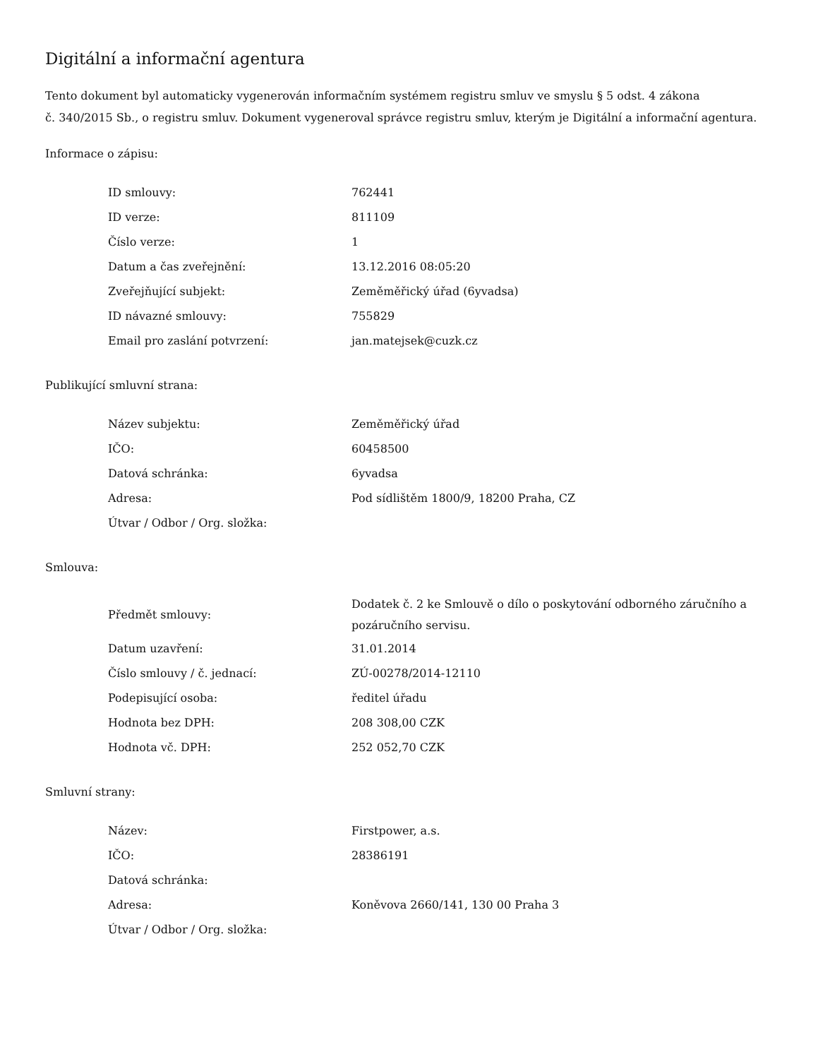Digitální a informační agentura
Tento dokument byl automaticky vygenerován informačním systémem registru smluv ve smyslu § 5 odst. 4 zákona
č. 340/2015 Sb., o registru smluv. Dokument vygeneroval správce registru smluv, kterým je Digitální a informační agentura.
Informace o zápisu:
| ID smlouvy: | 762441 |
| ID verze: | 811109 |
| Číslo verze: | 1 |
| Datum a čas zveřejnění: | 13.12.2016 08:05:20 |
| Zveřejňující subjekt: | Zeměměřický úřad (6yvadsa) |
| ID návazné smlouvy: | 755829 |
| Email pro zaslání potvrzení: | jan.matejsek@cuzk.cz |
Publikující smluvní strana:
| Název subjektu: | Zeměměřický úřad |
| IČO: | 60458500 |
| Datová schránka: | 6yvadsa |
| Adresa: | Pod sídlištěm 1800/9, 18200 Praha, CZ |
| Útvar / Odbor / Org. složka: | |
Smlouva:
| Předmět smlouvy: | Dodatek č. 2 ke Smlouvě o dílo o poskytování odborného záručního a pozáručního servisu. |
| Datum uzavření: | 31.01.2014 |
| Číslo smlouvy / č. jednací: | ZÚ-00278/2014-12110 |
| Podepisující osoba: | ředitel úřadu |
| Hodnota bez DPH: | 208 308,00 CZK |
| Hodnota vč. DPH: | 252 052,70 CZK |
Smluvní strany:
| Název: | Firstpower, a.s. |
| IČO: | 28386191 |
| Datová schránka: | |
| Adresa: | Koněvova 2660/141, 130 00 Praha 3 |
| Útvar / Odbor / Org. složka: | |